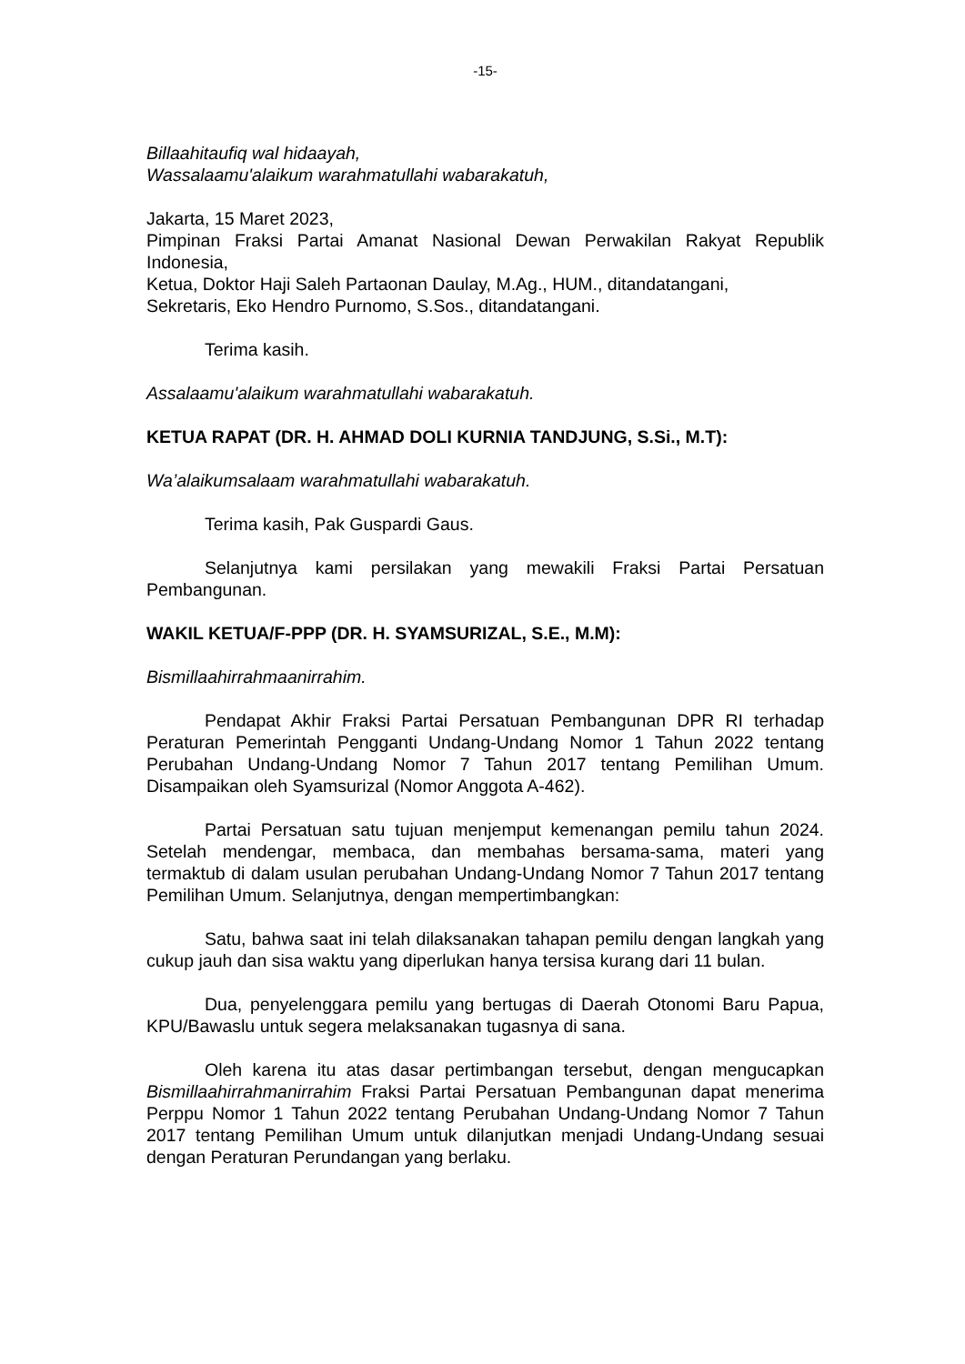-15-
Billaahitaufiq wal hidaayah,
Wassalaamu'alaikum warahmatullahi wabarakatuh,
Jakarta, 15 Maret 2023,
Pimpinan Fraksi Partai Amanat Nasional Dewan Perwakilan Rakyat Republik Indonesia,
Ketua, Doktor Haji Saleh Partaonan Daulay, M.Ag., HUM., ditandatangani,
Sekretaris, Eko Hendro Purnomo, S.Sos., ditandatangani.
Terima kasih.
Assalaamu'alaikum warahmatullahi wabarakatuh.
KETUA RAPAT (DR. H. AHMAD DOLI KURNIA TANDJUNG, S.Si., M.T):
Wa’alaikumsalaam warahmatullahi wabarakatuh.
Terima kasih, Pak Guspardi Gaus.
Selanjutnya kami persilakan yang mewakili Fraksi Partai Persatuan Pembangunan.
WAKIL KETUA/F-PPP (DR. H. SYAMSURIZAL, S.E., M.M):
Bismillaahirrahmaanirrahim.
Pendapat Akhir Fraksi Partai Persatuan Pembangunan DPR RI terhadap Peraturan Pemerintah Pengganti Undang-Undang Nomor 1 Tahun 2022 tentang Perubahan Undang-Undang Nomor 7 Tahun 2017 tentang Pemilihan Umum. Disampaikan oleh Syamsurizal (Nomor Anggota A-462).
Partai Persatuan satu tujuan menjemput kemenangan pemilu tahun 2024. Setelah mendengar, membaca, dan membahas bersama-sama, materi yang termaktub di dalam usulan perubahan Undang-Undang Nomor 7 Tahun 2017 tentang Pemilihan Umum. Selanjutnya, dengan mempertimbangkan:
Satu, bahwa saat ini telah dilaksanakan tahapan pemilu dengan langkah yang cukup jauh dan sisa waktu yang diperlukan hanya tersisa kurang dari 11 bulan.
Dua, penyelenggara pemilu yang bertugas di Daerah Otonomi Baru Papua, KPU/Bawaslu untuk segera melaksanakan tugasnya di sana.
Oleh karena itu atas dasar pertimbangan tersebut, dengan mengucapkan Bismillaahirrahmanirrahim Fraksi Partai Persatuan Pembangunan dapat menerima Perppu Nomor 1 Tahun 2022 tentang Perubahan Undang-Undang Nomor 7 Tahun 2017 tentang Pemilihan Umum untuk dilanjutkan menjadi Undang-Undang sesuai dengan Peraturan Perundangan yang berlaku.